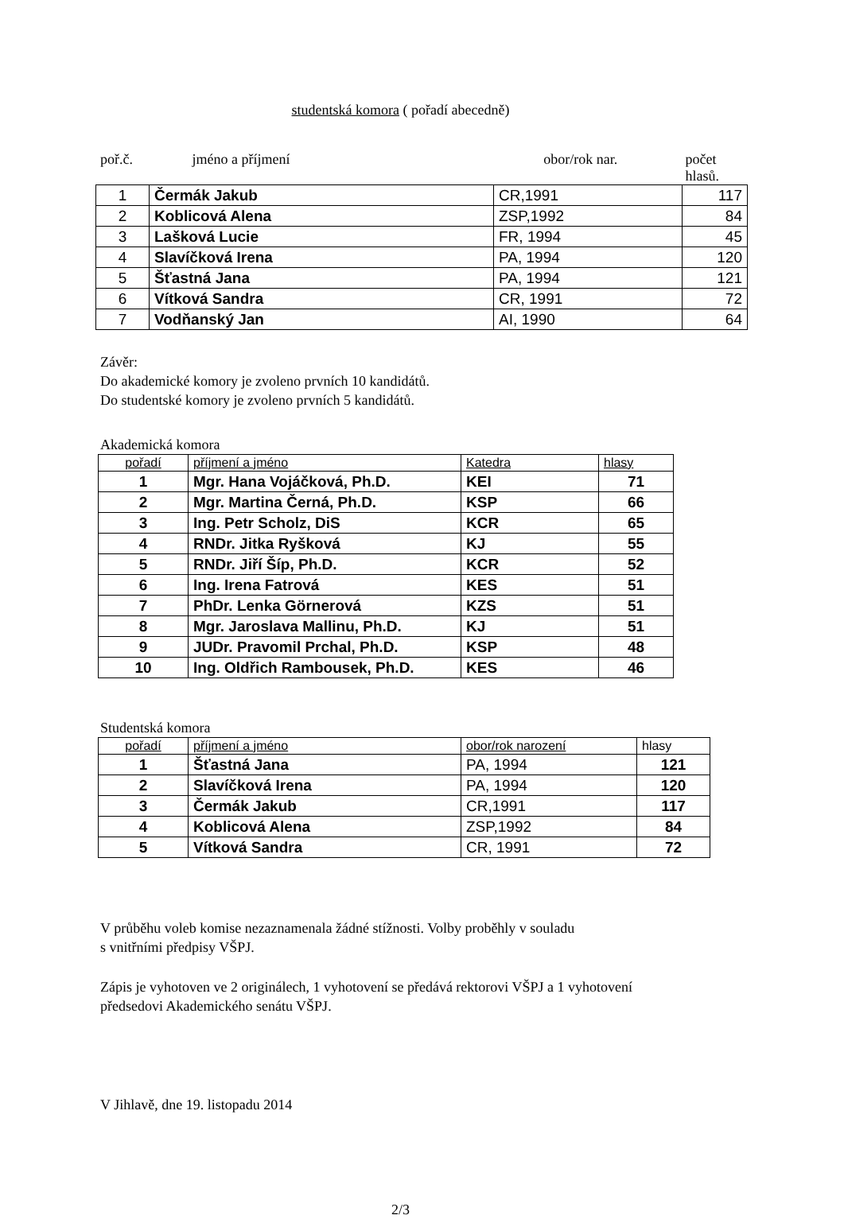studentská komora ( pořadí abecedně)
poř.č. jméno a příjmení obor/rok nar. počet hlasů.
| 1 | Čermák Jakub | CR,1991 | 117 |
| 2 | Koblicová Alena | ZSP,1992 | 84 |
| 3 | Lašková Lucie | FR, 1994 | 45 |
| 4 | Slavíčková Irena | PA, 1994 | 120 |
| 5 | Šťastná Jana | PA, 1994 | 121 |
| 6 | Vítková Sandra | CR, 1991 | 72 |
| 7 | Vodňanský Jan | AI, 1990 | 64 |
Závěr:
Do akademické komory je zvoleno prvních 10 kandidátů.
Do studentské komory je zvoleno prvních 5 kandidátů.
Akademická komora
| pořadí | příjmení a jméno | Katedra | hlasy |
| --- | --- | --- | --- |
| 1 | Mgr. Hana Vojáčková, Ph.D. | KEI | 71 |
| 2 | Mgr. Martina Černá, Ph.D. | KSP | 66 |
| 3 | Ing. Petr Scholz, DiS | KCR | 65 |
| 4 | RNDr. Jitka Ryšková | KJ | 55 |
| 5 | RNDr. Jiří Šíp, Ph.D. | KCR | 52 |
| 6 | Ing. Irena Fatrová | KES | 51 |
| 7 | PhDr. Lenka Görnerová | KZS | 51 |
| 8 | Mgr. Jaroslava Mallinu, Ph.D. | KJ | 51 |
| 9 | JUDr. Pravomil Prchal, Ph.D. | KSP | 48 |
| 10 | Ing. Oldřich Rambousek, Ph.D. | KES | 46 |
Studentská komora
| pořadí | příjmení a jméno | obor/rok narození | hlasy |
| --- | --- | --- | --- |
| 1 | Šťastná Jana | PA, 1994 | 121 |
| 2 | Slavíčková Irena | PA, 1994 | 120 |
| 3 | Čermák Jakub | CR,1991 | 117 |
| 4 | Koblicová Alena | ZSP,1992 | 84 |
| 5 | Vítková Sandra | CR, 1991 | 72 |
V průběhu voleb komise nezaznamenala žádné stížnosti. Volby proběhly v souladu
s vnitřními předpisy VŠPJ.
Zápis je vyhotoven ve 2 originálech, 1 vyhotovení se předává rektorovi VŠPJ a 1 vyhotovení
předsedovi Akademického senátu VŠPJ.
V Jihlavě, dne 19. listopadu 2014
2/3